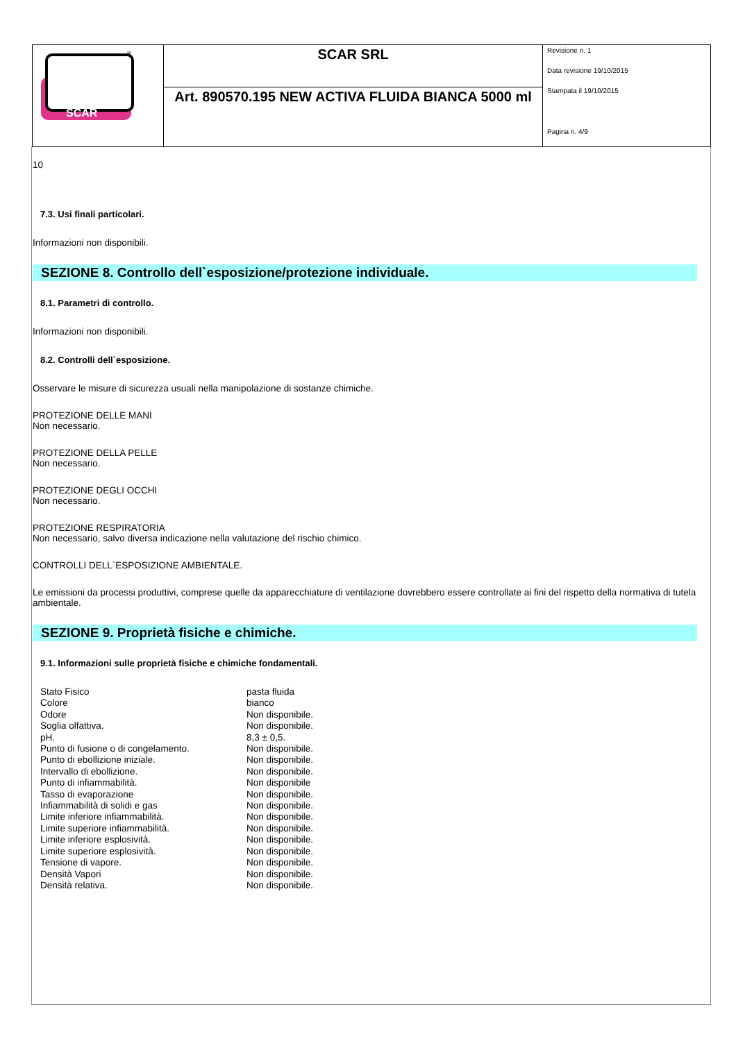| SCAR ® | SCAR SRL | Revisione n. 1 Data revisione 19/10/2015 Stampata il 19/10/2015 Pagina n. 4/9 |
| | Art. 890570.195 NEW ACTIVA FLUIDA BIANCA 5000 ml | |
10
7.3. Usi finali particolari.
Informazioni non disponibili.
SEZIONE 8. Controllo dell`esposizione/protezione individuale.
8.1. Parametri di controllo.
Informazioni non disponibili.
8.2. Controlli dell`esposizione.
Osservare le misure di sicurezza usuali nella manipolazione di sostanze chimiche.
PROTEZIONE DELLE MANI
Non necessario.
PROTEZIONE DELLA PELLE
Non necessario.
PROTEZIONE DEGLI OCCHI
Non necessario.
PROTEZIONE RESPIRATORIA
Non necessario, salvo diversa indicazione nella valutazione del rischio chimico.
CONTROLLI DELL`ESPOSIZIONE AMBIENTALE.
Le emissioni da processi produttivi, comprese quelle da apparecchiature di ventilazione dovrebbero essere controllate ai fini del rispetto della normativa di tutela ambientale.
SEZIONE 9. Proprietà fisiche e chimiche.
9.1. Informazioni sulle proprietà fisiche e chimiche fondamentali.
| Stato Fisico | pasta fluida |
| Colore | bianco |
| Odore | Non disponibile. |
| Soglia olfattiva. | Non disponibile. |
| pH. | 8,3 ± 0,5. |
| Punto di fusione o di congelamento. | Non disponibile. |
| Punto di ebollizione iniziale. | Non disponibile. |
| Intervallo di ebollizione. | Non disponibile. |
| Punto di infiammabilità. | Non disponibile |
| Tasso di evaporazione | Non disponibile. |
| Infiammabilità di solidi e gas | Non disponibile. |
| Limite inferiore infiammabilità. | Non disponibile. |
| Limite superiore infiammabilità. | Non disponibile. |
| Limite inferiore esplosività. | Non disponibile. |
| Limite superiore esplosività. | Non disponibile. |
| Tensione di vapore. | Non disponibile. |
| Densità Vapori | Non disponibile. |
| Densità relativa. | Non disponibile. |